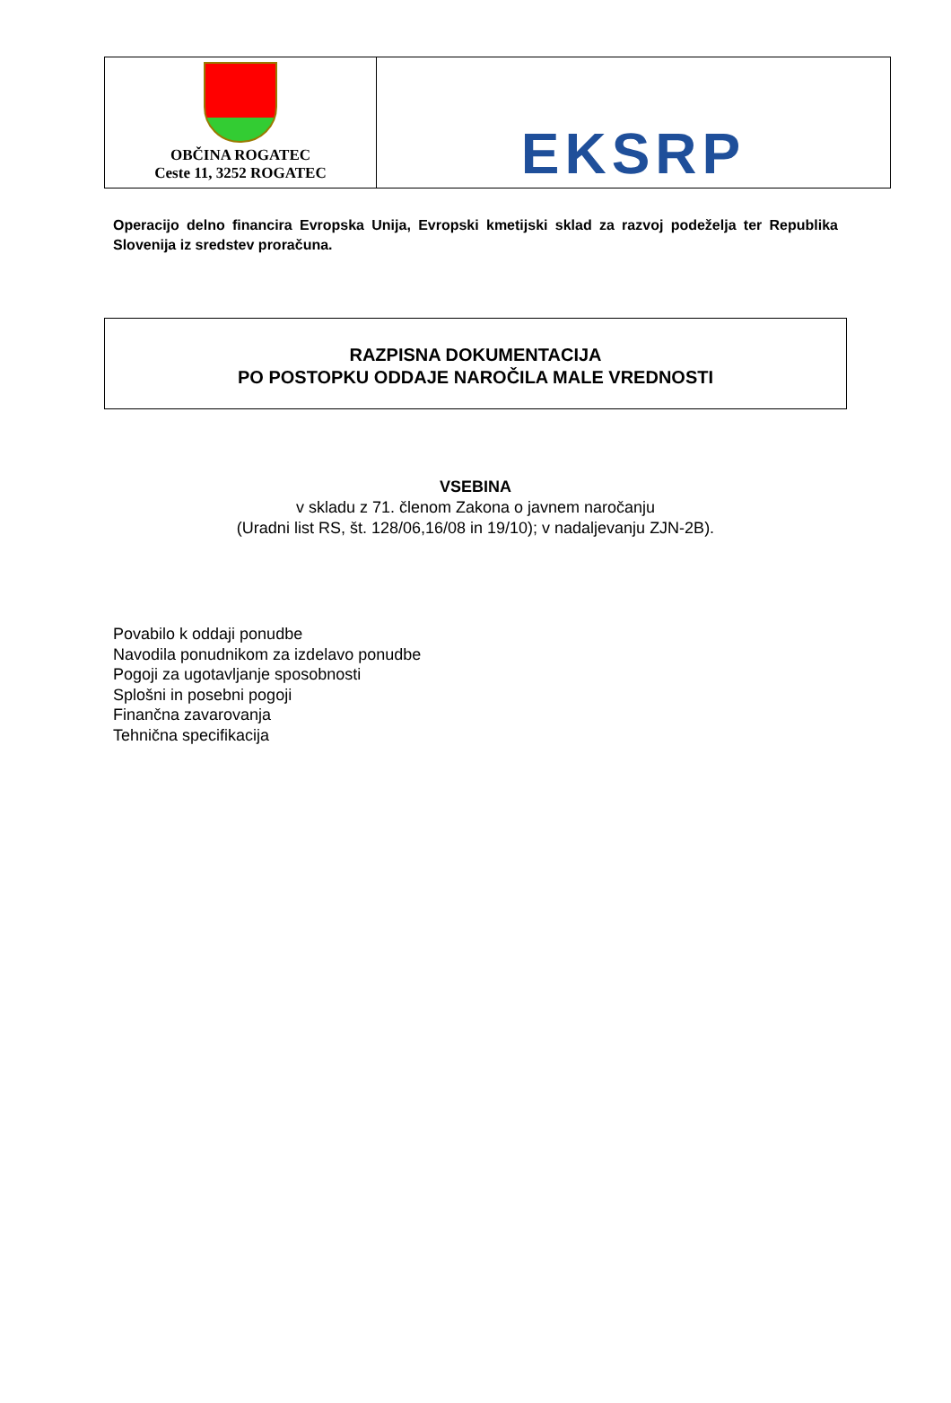| OBČINA ROGATEC Ceste 11, 3252 ROGATEC | EKSRP |
Operacijo delno financira Evropska Unija, Evropski kmetijski sklad za razvoj podeželja ter Republika Slovenija iz sredstev proračuna.
RAZPISNA DOKUMENTACIJA
PO POSTOPKU ODDAJE NAROČILA MALE VREDNOSTI
VSEBINA
v skladu z 71. členom Zakona o javnem naročanju
(Uradni list RS, št. 128/06,16/08 in 19/10); v nadaljevanju ZJN-2B).
Povabilo k oddaji ponudbe
Navodila ponudnikom za izdelavo ponudbe
Pogoji za ugotavljanje sposobnosti
Splošni in posebni pogoji
Finančna zavarovanja
Tehnična specifikacija